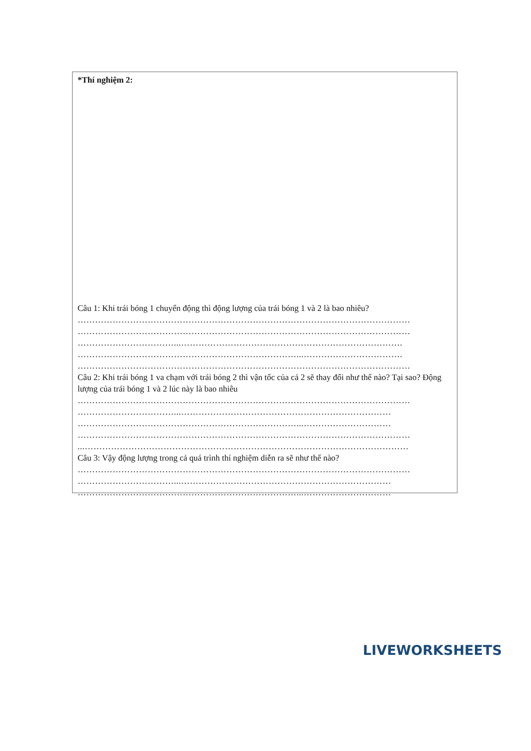*Thí nghiệm 2:
Câu 1: Khi trái bóng 1 chuyển động thì động lượng của trái bóng 1 và 2 là bao nhiêu?
……………………………………………………………………………………………………
……………………………………………………………………………………………………
……………………………...………………………………………………………………….
…………………………………………………………………...…………………………….
……………………………………………………………………………………………………
Câu 2: Khi trái bóng 1 va chạm với trái bóng 2 thì vận tốc của cả 2 sẽ thay đổi như thế nào? Tại sao? Động lượng của trái bóng 1 và 2 lúc này là bao nhiêu
……………………………………………………………………………………………………
……………………………...………………………………………………………………
…………………………………………………………………...…………………………
……………………………………………………………………………………………………
...…………………………………………………………………………………………………
Câu 3: Vậy động lượng trong cả quá trình thí nghiệm diễn ra sẽ như thế nào?
……………………………………………………………………………………………………
……………………………...………………………………………………………………
…………………………………………………………………...…………………………
LIVEWORKSHEETS